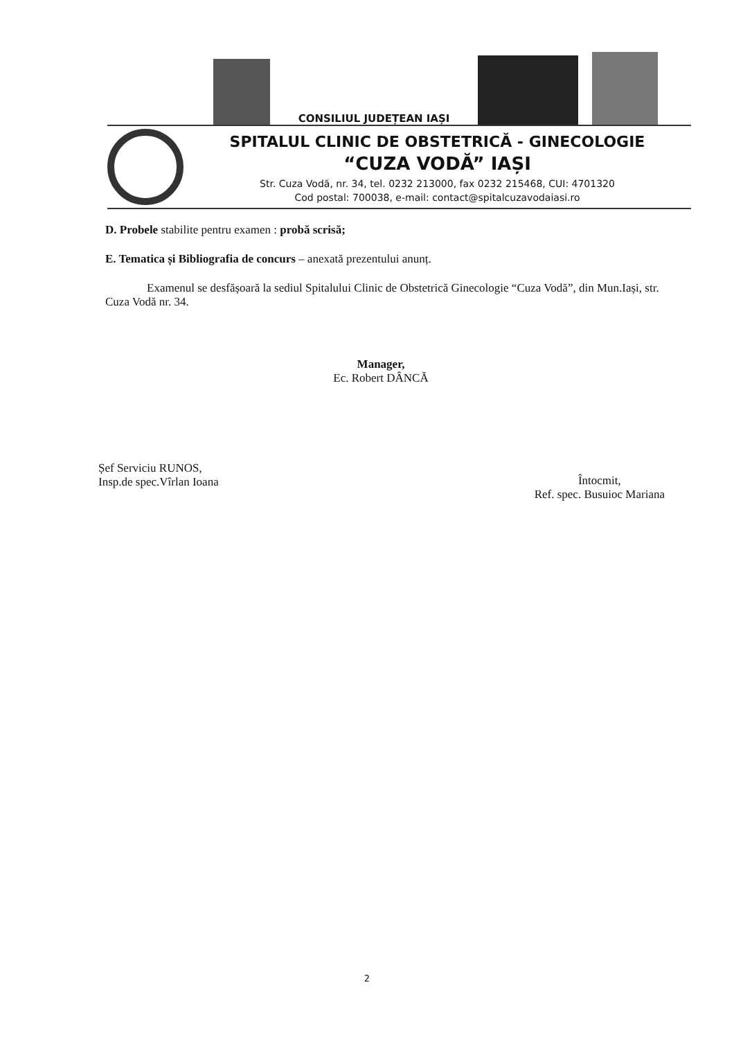CONSILIUL JUDEȚEAN IAȘI
SPITALUL CLINIC DE OBSTETRICĂ - GINECOLOGIE
“CUZA VODĂ” IAȘI
Str. Cuza Vodă, nr. 34, tel. 0232 213000, fax 0232 215468, CUI: 4701320
Cod postal: 700038, e-mail: contact@spitalcuzavodaiasi.ro
D. Probele stabilite pentru examen : probă scrisă;
E. Tematica și Bibliografia de concurs – anexată prezentului anunț.
Examenul se desfășoară la sediul Spitalului Clinic de Obstetrică Ginecologie “Cuza Vodă”, din Mun.Iași, str. Cuza Vodă nr. 34.
Manager,
Ec. Robert DÂNCĂ
Șef Serviciu RUNOS,
Insp.de spec.Vîrlan Ioana
Întocmit,
Ref. spec. Busuioc Mariana
2